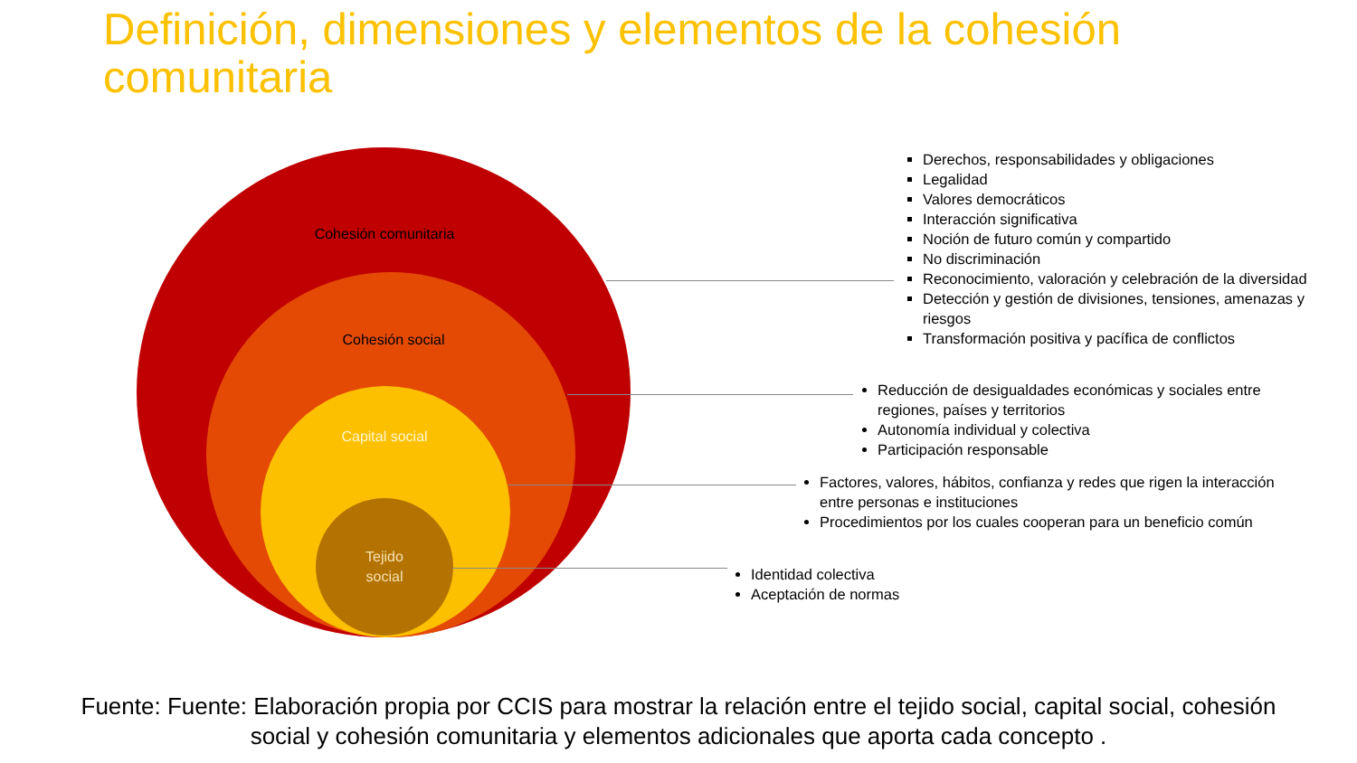Definición, dimensiones y elementos de la cohesión
comunitaria
Cohesión comunitaria
Cohesión social
Capital social
Tejido
social
Derechos, responsabilidades y obligaciones
Legalidad
Valores democráticos
Interacción significativa
Noción de futuro común y compartido
No discriminación
Reconocimiento, valoración y celebración de la diversidad
Detección y gestión de divisiones, tensiones, amenazas y riesgos
Transformación positiva y pacífica de conflictos
Reducción de desigualdades económicas y sociales entre regiones, países y territorios
Autonomía individual y colectiva
Participación responsable
Factores, valores, hábitos, confianza y redes que rigen la interacción entre personas e instituciones
Procedimientos por los cuales cooperan para un beneficio común
Identidad colectiva
Aceptación de normas
Fuente: Fuente: Elaboración propia por CCIS para mostrar la relación entre el tejido social, capital social, cohesión social y cohesión comunitaria y elementos adicionales que aporta cada concepto .